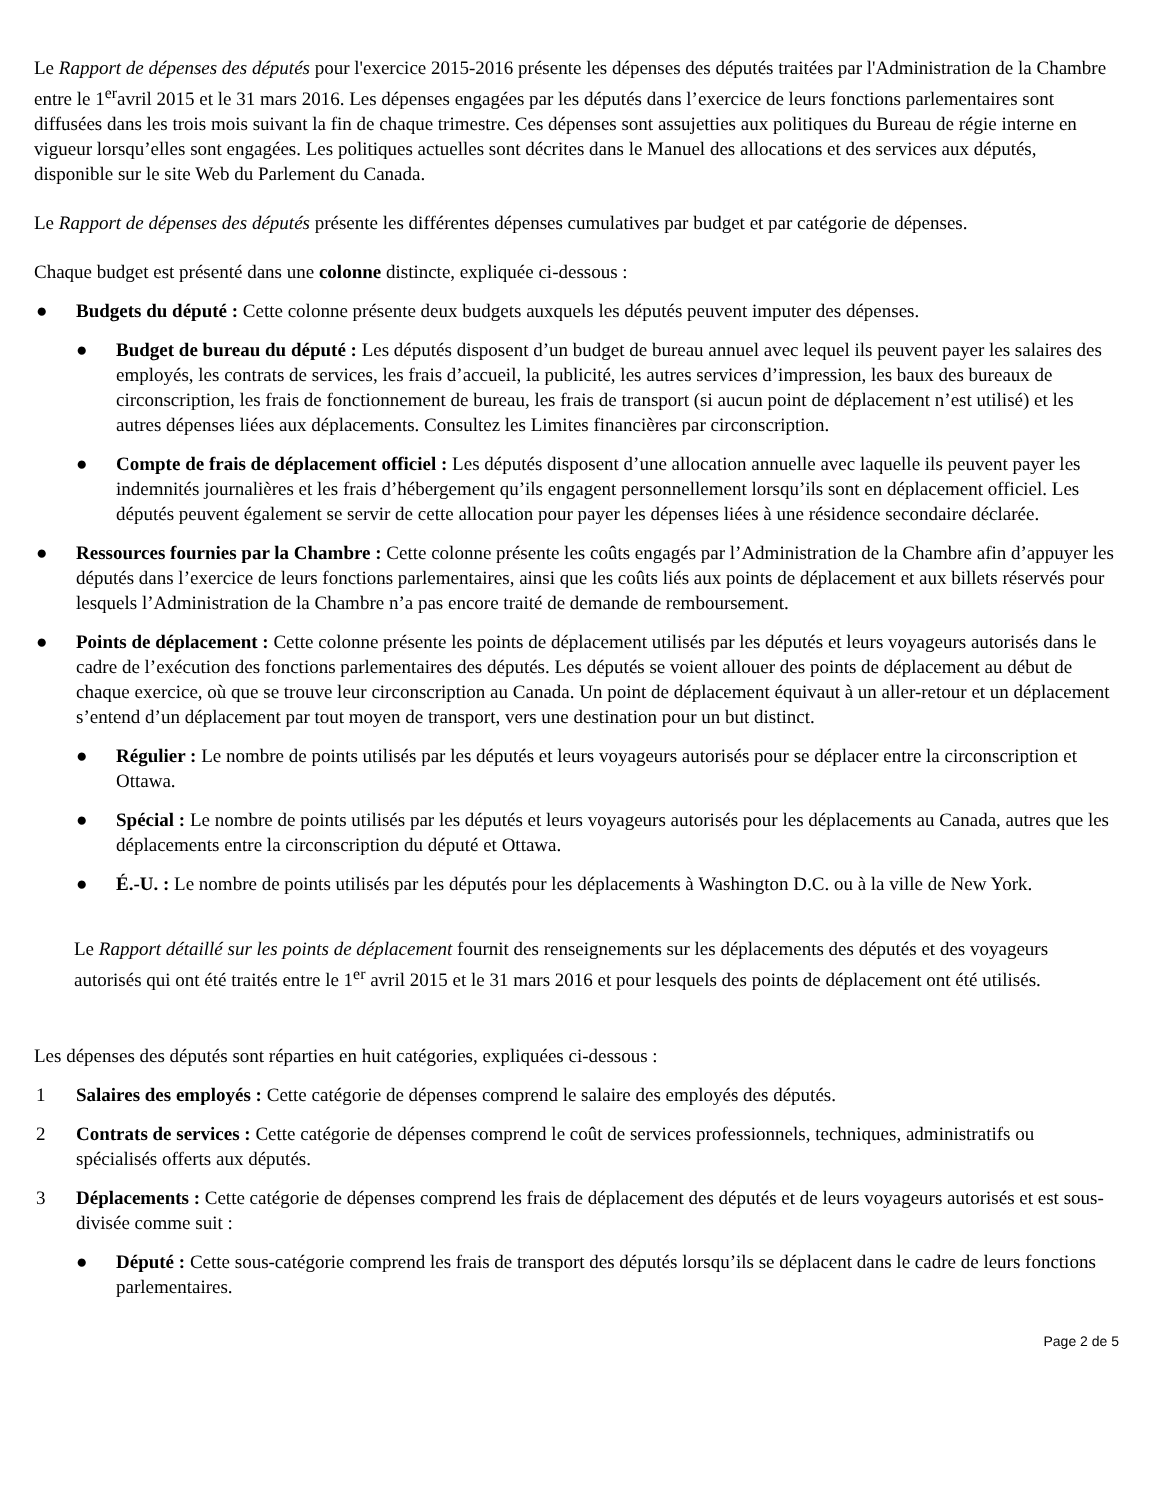Le Rapport de dépenses des députés pour l'exercice 2015-2016 présente les dépenses des députés traitées par l'Administration de la Chambre entre le 1<sup>er</sup>avril 2015 et le 31 mars 2016. Les dépenses engagées par les députés dans l’exercice de leurs fonctions parlementaires sont diffusées dans les trois mois suivant la fin de chaque trimestre. Ces dépenses sont assujetties aux politiques du Bureau de régie interne en vigueur lorsqu’elles sont engagées. Les politiques actuelles sont décrites dans le Manuel des allocations et des services aux députés, disponible sur le site Web du Parlement du Canada.
Le Rapport de dépenses des députés présente les différentes dépenses cumulatives par budget et par catégorie de dépenses.
Chaque budget est présenté dans une colonne distincte, expliquée ci-dessous :
● Budgets du député : Cette colonne présente deux budgets auxquels les députés peuvent imputer des dépenses.
● Budget de bureau du député : Les députés disposent d’un budget de bureau annuel avec lequel ils peuvent payer les salaires des employés, les contrats de services, les frais d’accueil, la publicité, les autres services d’impression, les baux des bureaux de circonscription, les frais de fonctionnement de bureau, les frais de transport (si aucun point de déplacement n’est utilisé) et les autres dépenses liées aux déplacements. Consultez les Limites financières par circonscription.
● Compte de frais de déplacement officiel : Les députés disposent d’une allocation annuelle avec laquelle ils peuvent payer les indemnités journalières et les frais d’hébergement qu’ils engagent personnellement lorsqu’ils sont en déplacement officiel. Les députés peuvent également se servir de cette allocation pour payer les dépenses liées à une résidence secondaire déclarée.
● Ressources fournies par la Chambre : Cette colonne présente les coûts engagés par l’Administration de la Chambre afin d’appuyer les députés dans l’exercice de leurs fonctions parlementaires, ainsi que les coûts liés aux points de déplacement et aux billets réservés pour lesquels l’Administration de la Chambre n’a pas encore traité de demande de remboursement.
● Points de déplacement : Cette colonne présente les points de déplacement utilisés par les députés et leurs voyageurs autorisés dans le cadre de l’exécution des fonctions parlementaires des députés. Les députés se voient allouer des points de déplacement au début de chaque exercice, où que se trouve leur circonscription au Canada. Un point de déplacement équivaut à un aller-retour et un déplacement s’entend d’un déplacement par tout moyen de transport, vers une destination pour un but distinct.
● Régulier : Le nombre de points utilisés par les députés et leurs voyageurs autorisés pour se déplacer entre la circonscription et Ottawa.
● Spécial : Le nombre de points utilisés par les députés et leurs voyageurs autorisés pour les déplacements au Canada, autres que les déplacements entre la circonscription du député et Ottawa.
● É.-U. : Le nombre de points utilisés par les députés pour les déplacements à Washington D.C. ou à la ville de New York.
Le Rapport détaillé sur les points de déplacement fournit des renseignements sur les déplacements des députés et des voyageurs autorisés qui ont été traités entre le 1<sup>er</sup> avril 2015 et le 31 mars 2016 et pour lesquels des points de déplacement ont été utilisés.
Les dépenses des députés sont réparties en huit catégories, expliquées ci-dessous :
1 Salaires des employés : Cette catégorie de dépenses comprend le salaire des employés des députés.
2 Contrats de services : Cette catégorie de dépenses comprend le coût de services professionnels, techniques, administratifs ou spécialisés offerts aux députés.
3 Déplacements : Cette catégorie de dépenses comprend les frais de déplacement des députés et de leurs voyageurs autorisés et est sous-divisée comme suit :
● Député : Cette sous-catégorie comprend les frais de transport des députés lorsqu’ils se déplacent dans le cadre de leurs fonctions parlementaires.
Page 2 de 5